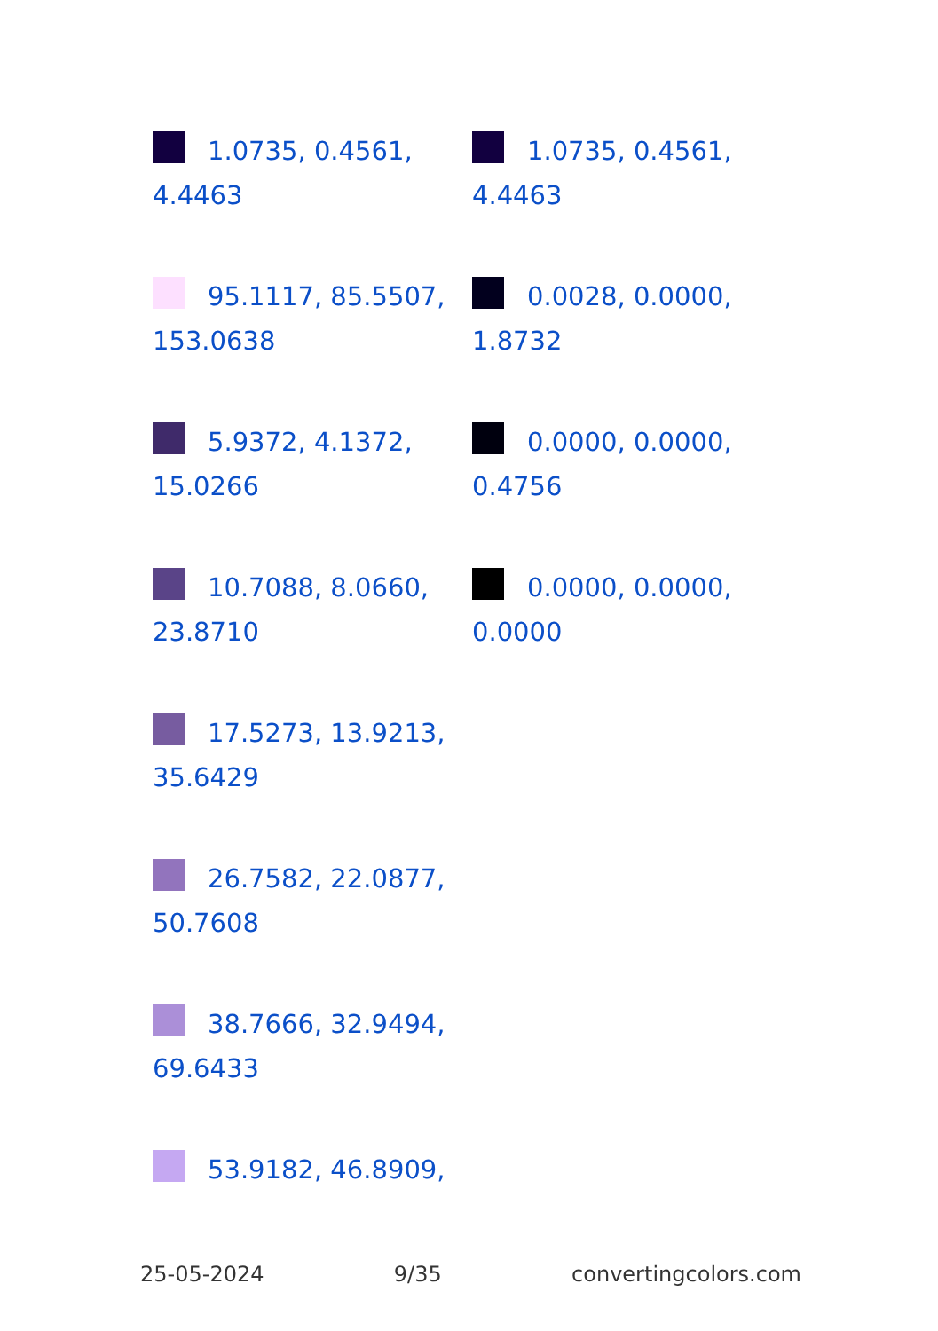1.0735, 0.4561, 4.4463
95.1117, 85.5507, 153.0638
5.9372, 4.1372, 15.0266
10.7088, 8.0660, 23.8710
17.5273, 13.9213, 35.6429
26.7582, 22.0877, 50.7608
38.7666, 32.9494, 69.6433
53.9182, 46.8909,
1.0735, 0.4561, 4.4463
0.0028, 0.0000, 1.8732
0.0000, 0.0000, 0.4756
0.0000, 0.0000, 0.0000
25-05-2024 9/35 convertingcolors.com